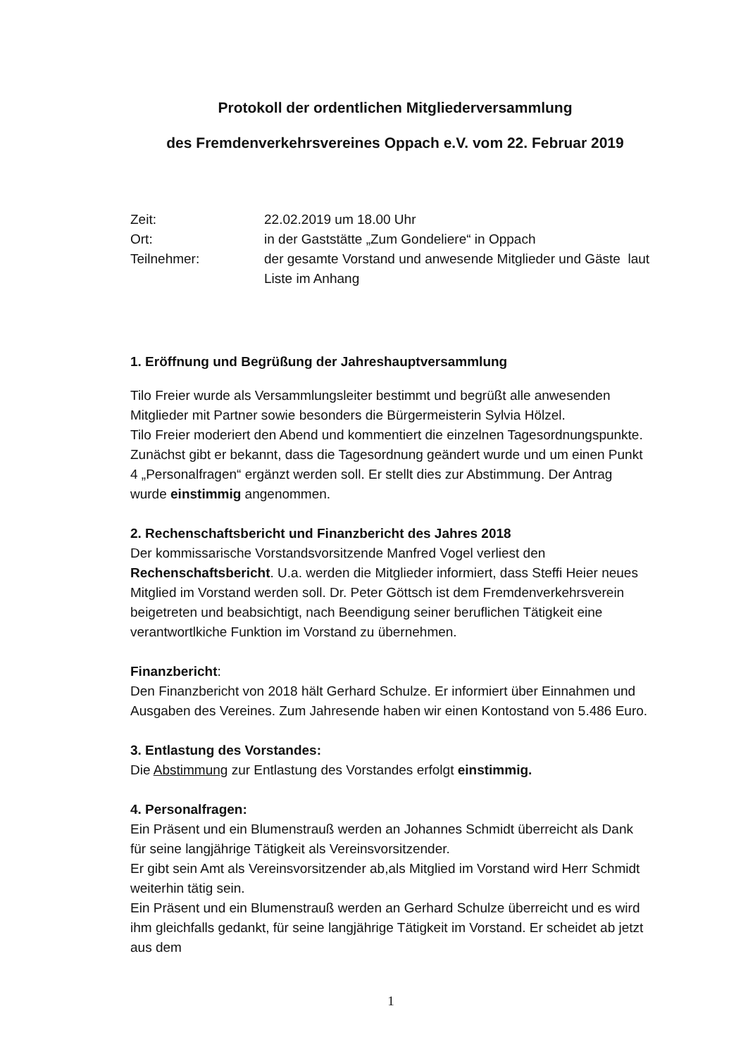Protokoll der ordentlichen Mitgliederversammlung
des Fremdenverkehrsvereines Oppach e.V. vom 22. Februar 2019
Zeit:
22.02.2019 um 18.00 Uhr
Ort:
in der Gaststätte „Zum Gondeliere“ in Oppach
Teilnehmer:
der gesamte Vorstand und anwesende Mitglieder und Gäste laut Liste im Anhang
1. Eröffnung und Begrüßung der Jahreshauptversammlung
Tilo Freier wurde als Versammlungsleiter bestimmt und begrüßt alle anwesenden Mitglieder mit Partner sowie besonders die Bürgermeisterin Sylvia Hölzel.
Tilo Freier moderiert den Abend und kommentiert die einzelnen Tagesordnungspunkte. Zunächst gibt er bekannt, dass die Tagesordnung geändert wurde und um einen Punkt 4 „Personalfragen“ ergänzt werden soll. Er stellt dies zur Abstimmung. Der Antrag wurde einstimmig angenommen.
2. Rechenschaftsbericht und Finanzbericht des Jahres 2018
Der kommissarische Vorstandsvorsitzende Manfred Vogel verliest den Rechenschaftsbericht. U.a. werden die Mitglieder informiert, dass Steffi Heier neues Mitglied im Vorstand werden soll. Dr. Peter Göttsch ist dem Fremdenverkehrsverein beigetreten und beabsichtigt, nach Beendigung seiner beruflichen Tätigkeit eine verantwortlkiche Funktion im Vorstand zu übernehmen.
Finanzbericht:
Den Finanzbericht von 2018 hält Gerhard Schulze. Er informiert über Einnahmen und Ausgaben des Vereines. Zum Jahresende haben wir einen Kontostand von 5.486 Euro.
3. Entlastung des Vorstandes:
Die Abstimmung zur Entlastung des Vorstandes erfolgt einstimmig.
4. Personalfragen:
Ein Präsent und ein Blumenstrauß werden an Johannes Schmidt überreicht als Dank für seine langjährige Tätigkeit als Vereinsvorsitzender.
Er gibt sein Amt als Vereinsvorsitzender ab,als Mitglied im Vorstand wird Herr Schmidt weiterhin tätig sein.
Ein Präsent und ein Blumenstrauß werden an Gerhard Schulze überreicht und es wird ihm gleichfalls gedankt, für seine langjährige Tätigkeit im Vorstand. Er scheidet ab jetzt aus dem
1